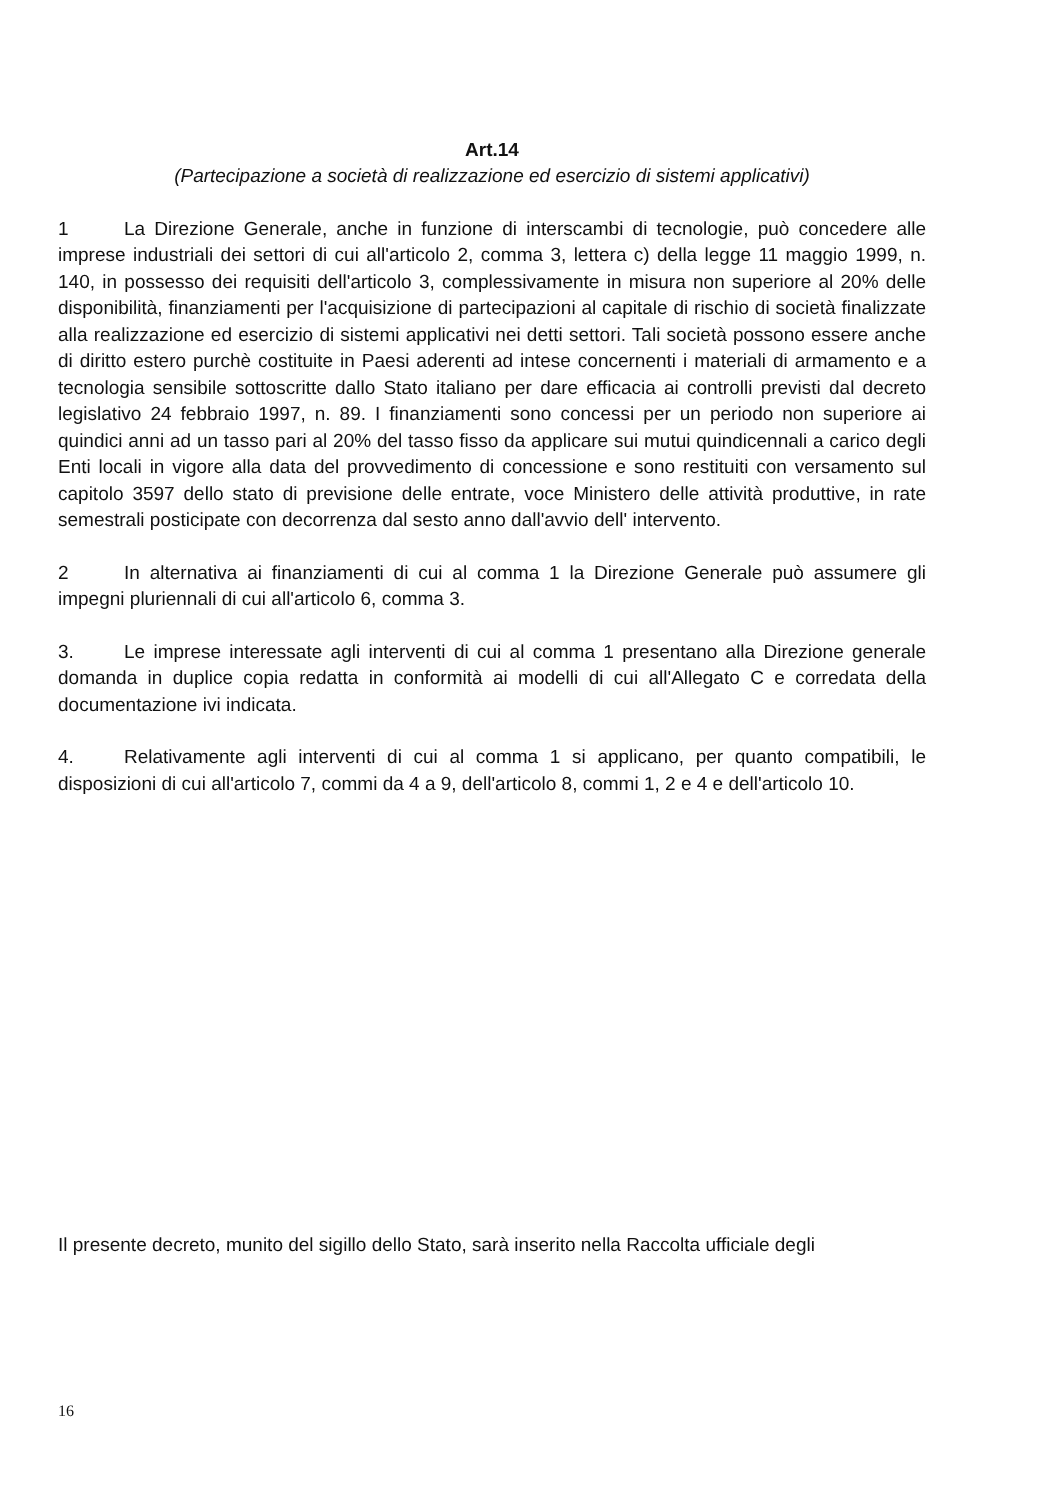Art.14
(Partecipazione a società di realizzazione ed esercizio di sistemi applicativi)
1 La Direzione Generale, anche in funzione di interscambi di tecnologie, può concedere alle imprese industriali dei settori di cui all'articolo 2, comma 3, lettera c) della legge 11 maggio 1999, n. 140, in possesso dei requisiti dell'articolo 3, complessivamente in misura non superiore al 20% delle disponibilità, finanziamenti per l'acquisizione di partecipazioni al capitale di rischio di società finalizzate alla realizzazione ed esercizio di sistemi applicativi nei detti settori. Tali società possono essere anche di diritto estero purchè costituite in Paesi aderenti ad intese concernenti i materiali di armamento e a tecnologia sensibile sottoscritte dallo Stato italiano per dare efficacia ai controlli previsti dal decreto legislativo 24 febbraio 1997, n. 89. I finanziamenti sono concessi per un periodo non superiore ai quindici anni ad un tasso pari al 20% del tasso fisso da applicare sui mutui quindicennali a carico degli Enti locali in vigore alla data del provvedimento di concessione e sono restituiti con versamento sul capitolo 3597 dello stato di previsione delle entrate, voce Ministero delle attività produttive, in rate semestrali posticipate con decorrenza dal sesto anno dall'avvio dell' intervento.
2 In alternativa ai finanziamenti di cui al comma 1 la Direzione Generale può assumere gli impegni pluriennali di cui all'articolo 6, comma 3.
3. Le imprese interessate agli interventi di cui al comma 1 presentano alla Direzione generale domanda in duplice copia redatta in conformità ai modelli di cui all'Allegato C e corredata della documentazione ivi indicata.
4. Relativamente agli interventi di cui al comma 1 si applicano, per quanto compatibili, le disposizioni di cui all'articolo 7, commi da 4 a 9, dell'articolo 8, commi 1, 2 e 4 e dell'articolo 10.
Il presente decreto, munito del sigillo dello Stato, sarà inserito nella Raccolta ufficiale degli
16